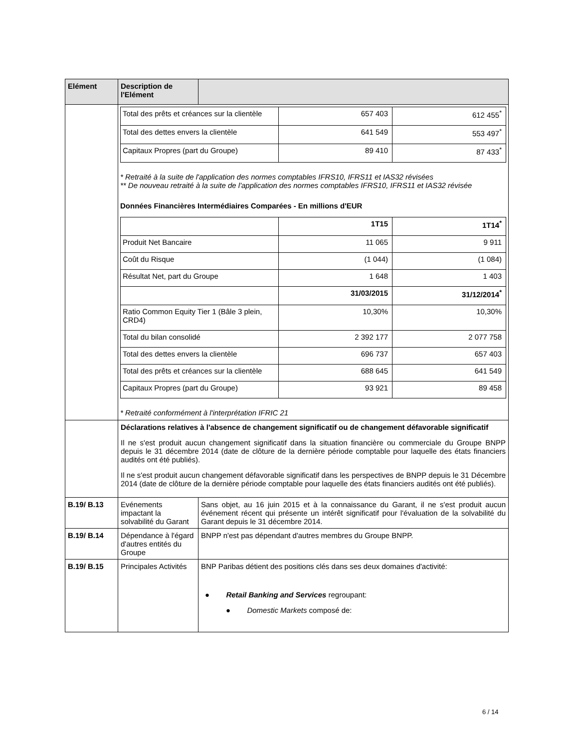| Elément | Description de l'Elément | |
| | / Total des prêts et créances sur la clientèle / 657 403 / 612 455<sup>*</sup> / / Total des dettes envers la clientèle / 641 549 / 553 497<sup>*</sup> / / Capitaux Propres (part du Groupe) / 89 410 / 87 433<sup>*</sup> / * Retraité à la suite de l'application des normes comptables IFRS10, IFRS11 et IAS32 révisées ** De nouveau retraité à la suite de l'application des normes comptables IFRS10, IFRS11 et IAS32 révisée Données Financières Intermédiaires Comparées - En millions d'EUR / / 1T15 / 1T14<sup>*</sup> / / Produit Net Bancaire / 11 065 / 9 911 / / Coût du Risque / (1 044) / (1 084) / / Résultat Net, part du Groupe / 1 648 / 1 403 / / / 31/03/2015 / 31/12/2014<sup>*</sup> / / Ratio Common Equity Tier 1 (Bâle 3 plein, CRD4) / 10,30% / 10,30% / / Total du bilan consolidé / 2 392 177 / 2 077 758 / / Total des dettes envers la clientèle / 696 737 / 657 403 / / Total des prêts et créances sur la clientèle / 688 645 / 641 549 / / Capitaux Propres (part du Groupe) / 93 921 / 89 458 / * Retraité conformément à l'interprétation IFRIC 21 | |
| | Déclarations relatives à l'absence de changement significatif ou de changement défavorable significatif Il ne s'est produit aucun changement significatif dans la situation financière ou commerciale du Groupe BNPP depuis le 31 décembre 2014 (date de clôture de la dernière période comptable pour laquelle des états financiers audités ont été publiés). Il ne s'est produit aucun changement défavorable significatif dans les perspectives de BNPP depuis le 31 Décembre 2014 (date de clôture de la dernière période comptable pour laquelle des états financiers audités ont été publiés). | |
| B.19/ B.13 | Evénements impactant la solvabilité du Garant | Sans objet, au 16 juin 2015 et à la connaissance du Garant, il ne s'est produit aucun événement récent qui présente un intérêt significatif pour l'évaluation de la solvabilité du Garant depuis le 31 décembre 2014. |
| B.19/ B.14 | Dépendance à l'égard d'autres entités du Groupe | BNPP n'est pas dépendant d'autres membres du Groupe BNPP. |
| B.19/ B.15 | Principales Activités | BNP Paribas détient des positions clés dans ses deux domaines d'activité: ● Retail Banking and Services regroupant: ● Domestic Markets composé de: |
6 / 14